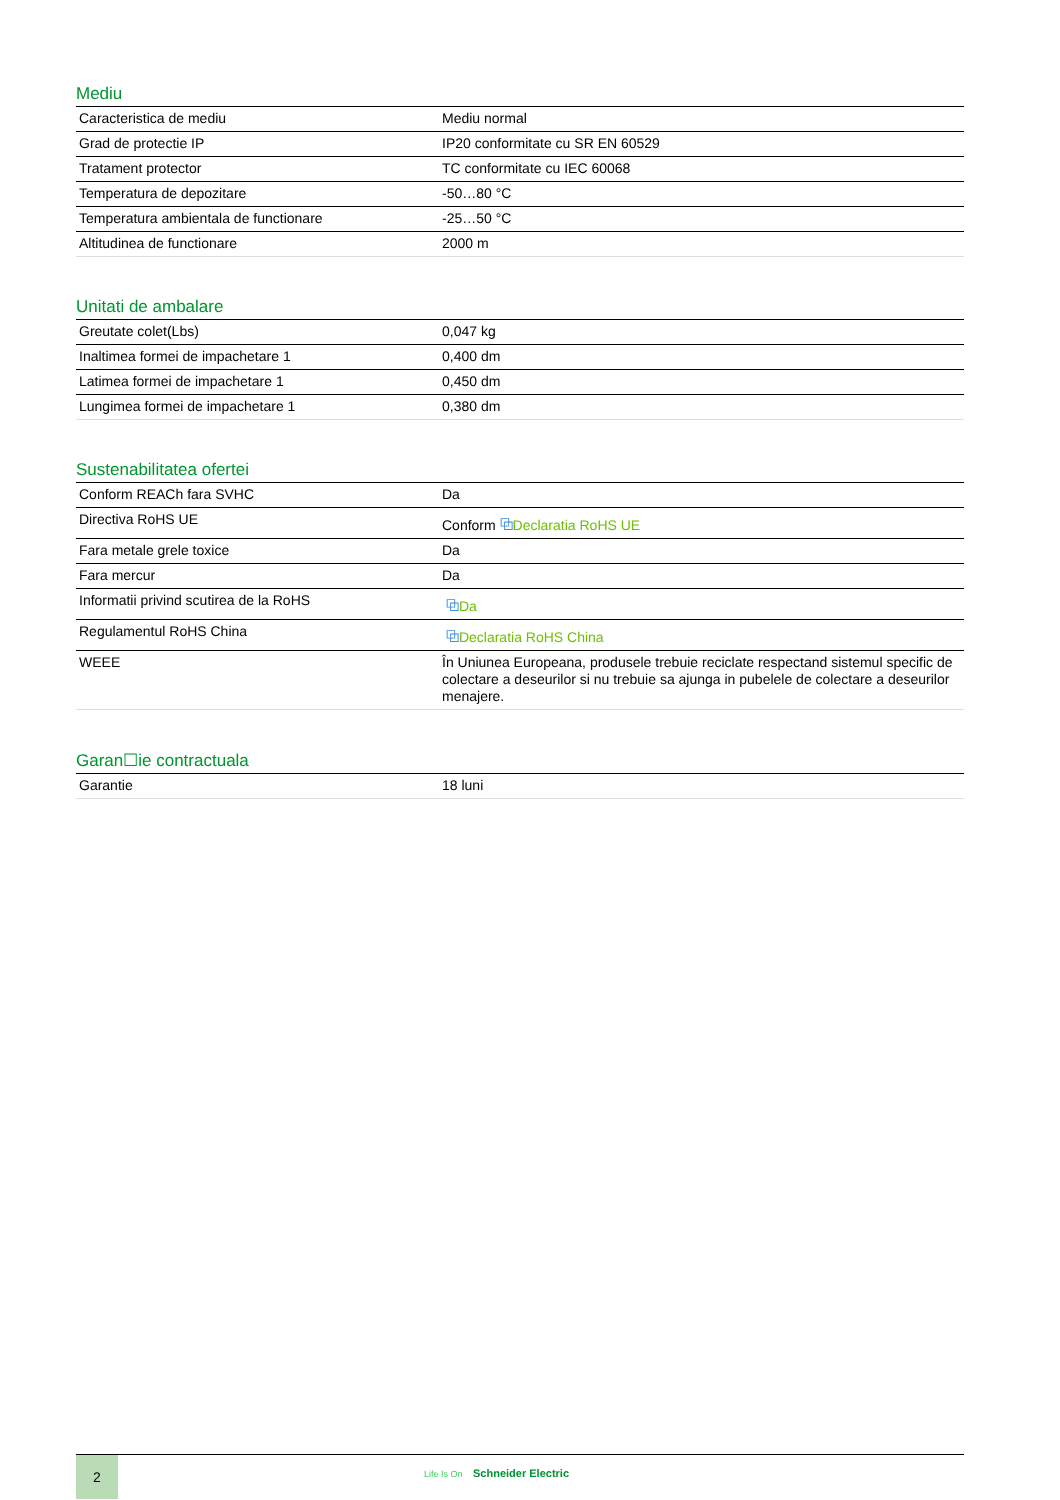Mediu
| Caracteristica de mediu | Mediu normal |
| Grad de protectie IP | IP20 conformitate cu SR EN 60529 |
| Tratament protector | TC conformitate cu IEC 60068 |
| Temperatura de depozitare | -50…80 °C |
| Temperatura ambientala de functionare | -25…50 °C |
| Altitudinea de functionare | 2000 m |
Unitati de ambalare
| Greutate colet(Lbs) | 0,047 kg |
| Inaltimea formei de impachetare 1 | 0,400 dm |
| Latimea formei de impachetare 1 | 0,450 dm |
| Lungimea formei de impachetare 1 | 0,380 dm |
Sustenabilitatea ofertei
| Conform REACh fara SVHC | Da |
| Directiva RoHS UE | Conform ⧉ Declaratia RoHS UE |
| Fara metale grele toxice | Da |
| Fara mercur | Da |
| Informatii privind scutirea de la RoHS | ⧉ Da |
| Regulamentul RoHS China | ⧉ Declaratia RoHS China |
| WEEE | În Uniunea Europeana, produsele trebuie reciclate respectand sistemul specific de colectare a deseurilor si nu trebuie sa ajunga in pubelele de colectare a deseurilor menajere. |
Garan☐ie contractuala
| Garantie | 18 luni |
2
Life Is On Schneider Electric